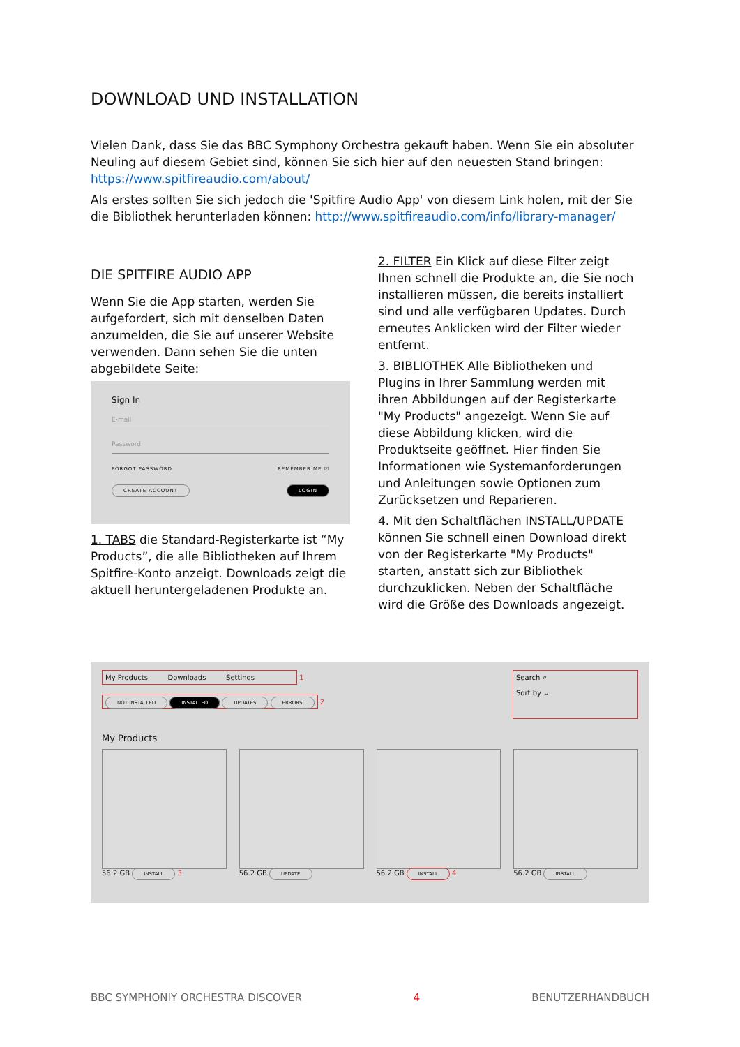DOWNLOAD UND INSTALLATION
Vielen Dank, dass Sie das BBC Symphony Orchestra gekauft haben. Wenn Sie ein absoluter Neuling auf diesem Gebiet sind, können Sie sich hier auf den neuesten Stand bringen: https://www.spitfireaudio.com/about/
Als erstes sollten Sie sich jedoch die 'Spitfire Audio App' von diesem Link holen, mit der Sie die Bibliothek herunterladen können: http://www.spitfireaudio.com/info/library-manager/
DIE SPITFIRE AUDIO APP
Wenn Sie die App starten, werden Sie aufgefordert, sich mit denselben Daten anzumelden, die Sie auf unserer Website verwenden. Dann sehen Sie die unten abgebildete Seite:
Sign In
E-mail
Password
FORGOT PASSWORD REMEMBER ME ☑
CREATE ACCOUNT LOGIN
1. TABS die Standard-Registerkarte ist “My Products”, die alle Bibliotheken auf Ihrem Spitfire-Konto anzeigt. Downloads zeigt die aktuell heruntergeladenen Produkte an.
2. FILTER Ein Klick auf diese Filter zeigt Ihnen schnell die Produkte an, die Sie noch installieren müssen, die bereits installiert sind und alle verfügbaren Updates. Durch erneutes Anklicken wird der Filter wieder entfernt.
3. BIBLIOTHEK Alle Bibliotheken und Plugins in Ihrer Sammlung werden mit ihren Abbildungen auf der Registerkarte "My Products" angezeigt. Wenn Sie auf diese Abbildung klicken, wird die Produktseite geöffnet. Hier finden Sie Informationen wie Systemanforderungen und Anleitungen sowie Optionen zum Zurücksetzen und Reparieren.
4. Mit den Schaltflächen INSTALL/UPDATE können Sie schnell einen Download direkt von der Registerkarte "My Products" starten, anstatt sich zur Bibliothek durchzuklicken. Neben der Schaltfläche wird die Größe des Downloads angezeigt.
My Products Downloads Settings 1
NOT INSTALLED INSTALLED UPDATES ERRORS 2
Search ⌕
Sort by ⌄
My Products
56.2 GB INSTALL 3 56.2 GB UPDATE
56.2 GB INSTALL 4 56.2 GB INSTALL
BBC SYMPHONIY ORCHESTRA DISCOVER 4 BENUTZERHANDBUCH